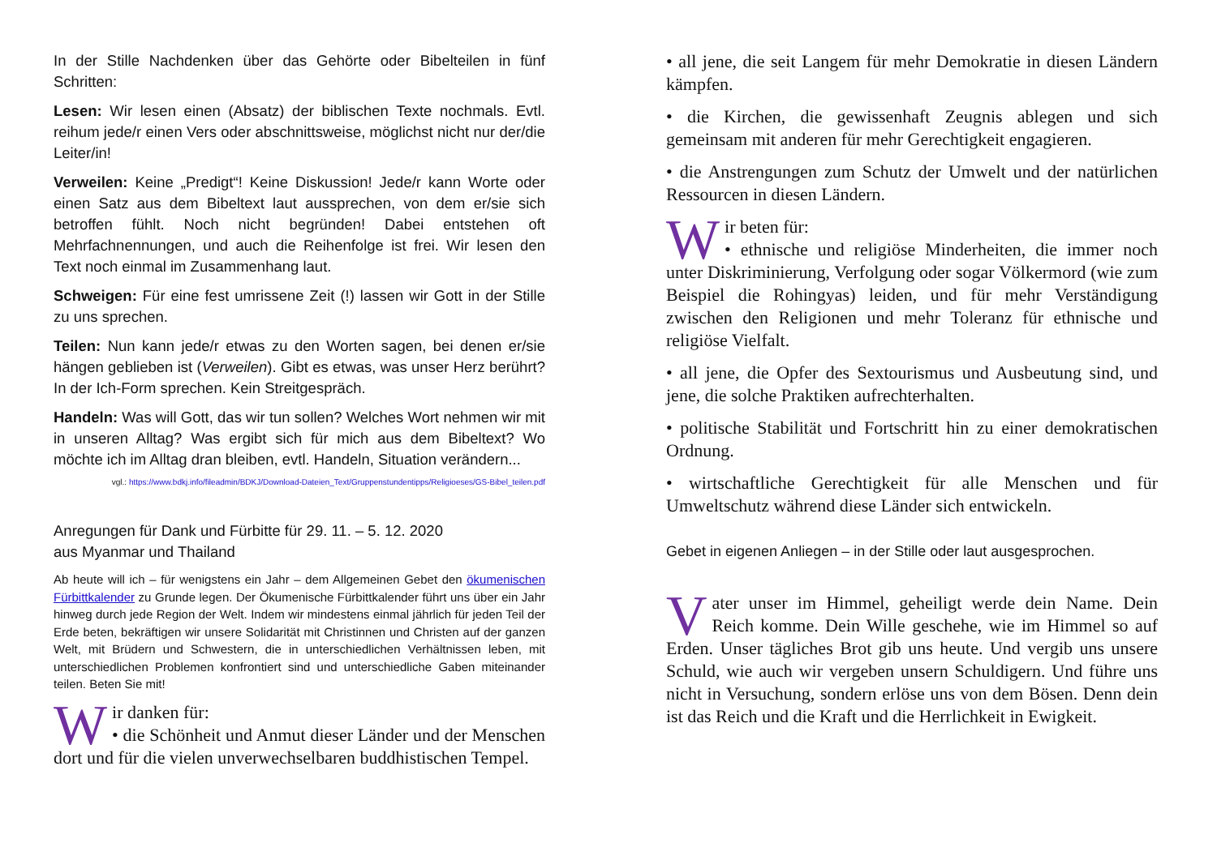In der Stille Nachdenken über das Gehörte oder Bibelteilen in fünf Schritten:
Lesen: Wir lesen einen (Absatz) der biblischen Texte nochmals. Evtl. reihum jede/r einen Vers oder abschnittsweise, möglichst nicht nur der/die Leiter/in!
Verweilen: Keine „Predigt“! Keine Diskussion! Jede/r kann Worte oder einen Satz aus dem Bibeltext laut aussprechen, von dem er/sie sich betroffen fühlt. Noch nicht begründen! Dabei entstehen oft Mehrfachnennungen, und auch die Reihenfolge ist frei. Wir lesen den Text noch einmal im Zusammenhang laut.
Schweigen: Für eine fest umrissene Zeit (!) lassen wir Gott in der Stille zu uns sprechen.
Teilen: Nun kann jede/r etwas zu den Worten sagen, bei denen er/sie hängen geblieben ist (Verweilen). Gibt es etwas, was unser Herz berührt? In der Ich-Form sprechen. Kein Streitgespräch.
Handeln: Was will Gott, das wir tun sollen? Welches Wort nehmen wir mit in unseren Alltag? Was ergibt sich für mich aus dem Bibeltext? Wo möchte ich im Alltag dran bleiben, evtl. Handeln, Situation verändern...
vgl.: https://www.bdkj.info/fileadmin/BDKJ/Download-Dateien_Text/Gruppenstundentipps/Religioeses/GS-Bibel_teilen.pdf
Anregungen für Dank und Fürbitte für 29. 11. – 5. 12. 2020
aus Myanmar und Thailand
Ab heute will ich – für wenigstens ein Jahr – dem Allgemeinen Gebet den ökumenischen Fürbittkalender zu Grunde legen. Der Ökumenische Fürbittkalender führt uns über ein Jahr hinweg durch jede Region der Welt. Indem wir mindestens einmal jährlich für jeden Teil der Erde beten, bekräftigen wir unsere Solidarität mit Christinnen und Christen auf der ganzen Welt, mit Brüdern und Schwestern, die in unterschiedlichen Verhältnissen leben, mit unterschiedlichen Problemen konfrontiert sind und unterschiedliche Gaben miteinander teilen. Beten Sie mit!
Wir danken für:
• die Schönheit und Anmut dieser Länder und der Menschen dort und für die vielen unverwechselbaren buddhistischen Tempel.
• all jene, die seit Langem für mehr Demokratie in diesen Ländern kämpfen.
• die Kirchen, die gewissenhaft Zeugnis ablegen und sich gemeinsam mit anderen für mehr Gerechtigkeit engagieren.
• die Anstrengungen zum Schutz der Umwelt und der natürlichen Ressourcen in diesen Ländern.
Wir beten für:
• ethnische und religiöse Minderheiten, die immer noch unter Diskriminierung, Verfolgung oder sogar Völkermord (wie zum Beispiel die Rohingyas) leiden, und für mehr Verständigung zwischen den Religionen und mehr Toleranz für ethnische und religiöse Vielfalt.
• all jene, die Opfer des Sextourismus und Ausbeutung sind, und jene, die solche Praktiken aufrechterhalten.
• politische Stabilität und Fortschritt hin zu einer demokratischen Ordnung.
• wirtschaftliche Gerechtigkeit für alle Menschen und für Umweltschutz während diese Länder sich entwickeln.
Gebet in eigenen Anliegen – in der Stille oder laut ausgesprochen.
Vater unser im Himmel, geheiligt werde dein Name. Dein Reich komme. Dein Wille geschehe, wie im Himmel so auf Erden. Unser tägliches Brot gib uns heute. Und vergib uns unsere Schuld, wie auch wir vergeben unsern Schuldigern. Und führe uns nicht in Versuchung, sondern erlöse uns von dem Bösen. Denn dein ist das Reich und die Kraft und die Herrlichkeit in Ewigkeit.